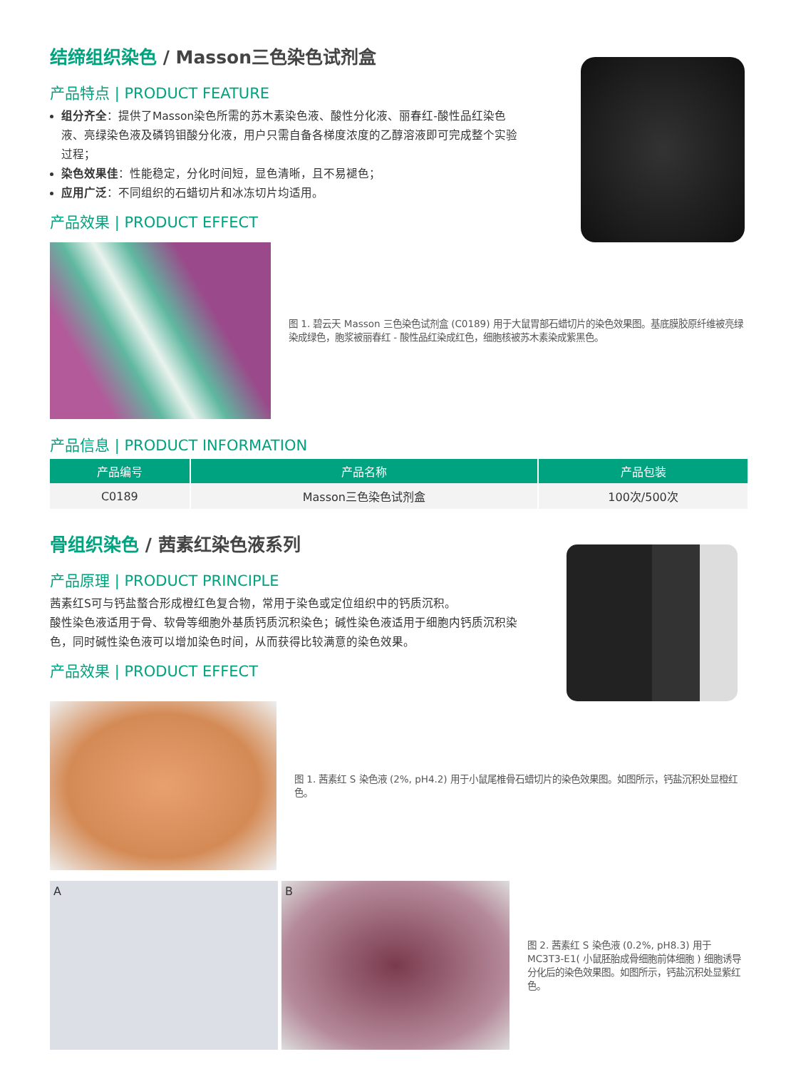结缔组织染色 / Masson三色染色试剂盒
产品特点 | PRODUCT FEATURE
组分齐全：提供了Masson染色所需的苏木素染色液、酸性分化液、丽春红-酸性品红染色液、亮绿染色液及磷钨钼酸分化液，用户只需自备各梯度浓度的乙醇溶液即可完成整个实验过程；
染色效果佳：性能稳定，分化时间短，显色清晰，且不易褪色；
应用广泛：不同组织的石蜡切片和冰冻切片均适用。
产品效果 | PRODUCT EFFECT
图 1. 碧云天 Masson 三色染色试剂盒 (C0189) 用于大鼠胃部石蜡切片的染色效果图。基底膜胶原纤维被亮绿染成绿色，胞浆被丽春红 - 酸性品红染成红色，细胞核被苏木素染成紫黑色。
产品信息 | PRODUCT INFORMATION
| 产品编号 | 产品名称 | 产品包装 |
| --- | --- | --- |
| C0189 | Masson三色染色试剂盒 | 100次/500次 |
骨组织染色 / 茜素红染色液系列
产品原理 | PRODUCT PRINCIPLE
茜素红S可与钙盐螯合形成橙红色复合物，常用于染色或定位组织中的钙质沉积。
酸性染色液适用于骨、软骨等细胞外基质钙质沉积染色；碱性染色液适用于细胞内钙质沉积染色，同时碱性染色液可以增加染色时间，从而获得比较满意的染色效果。
产品效果 | PRODUCT EFFECT
图 1. 茜素红 S 染色液 (2%, pH4.2) 用于小鼠尾椎骨石蜡切片的染色效果图。如图所示，钙盐沉积处显橙红色。
A B
图 2. 茜素红 S 染色液 (0.2%, pH8.3) 用于 MC3T3-E1( 小鼠胚胎成骨细胞前体细胞 ) 细胞诱导分化后的染色效果图。如图所示，钙盐沉积处显紫红色。